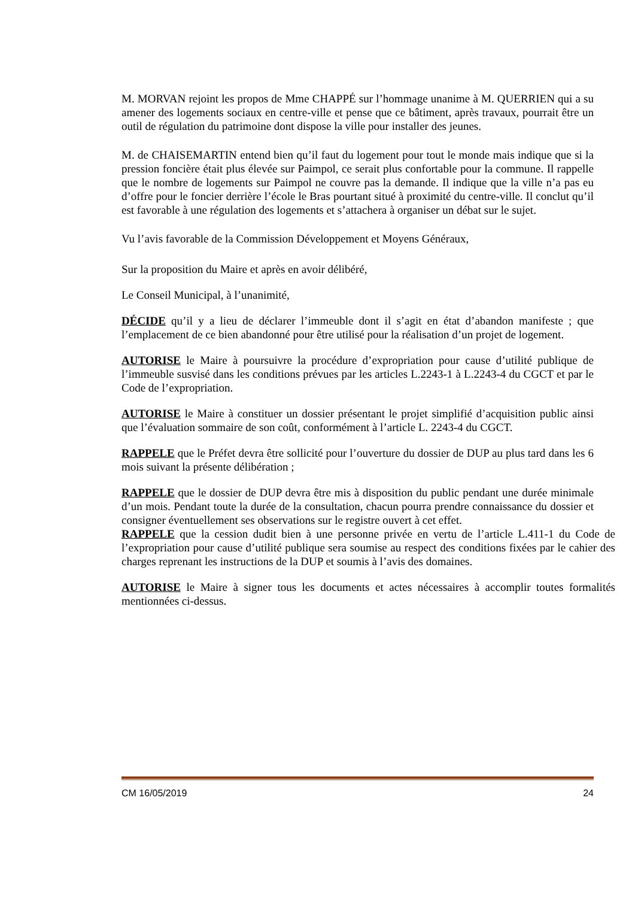M. MORVAN rejoint les propos de Mme CHAPPÉ sur l’hommage unanime à M. QUERRIEN qui a su amener des logements sociaux en centre-ville et pense que ce bâtiment, après travaux, pourrait être un outil de régulation du patrimoine dont dispose la ville pour installer des jeunes.
M. de CHAISEMARTIN entend bien qu’il faut du logement pour tout le monde mais indique que si la pression foncière était plus élevée sur Paimpol, ce serait plus confortable pour la commune. Il rappelle que le nombre de logements sur Paimpol ne couvre pas la demande. Il indique que la ville n’a pas eu d’offre pour le foncier derrière l’école le Bras pourtant situé à proximité du centre-ville. Il conclut qu’il est favorable à une régulation des logements et s’attachera à organiser un débat sur le sujet.
Vu l’avis favorable de la Commission Développement et Moyens Généraux,
Sur la proposition du Maire et après en avoir délibéré,
Le Conseil Municipal, à l’unanimité,
DÉCIDE qu’il y a lieu de déclarer l’immeuble dont il s’agit en état d’abandon manifeste ; que l’emplacement de ce bien abandonné pour être utilisé pour la réalisation d’un projet de logement.
AUTORISE le Maire à poursuivre la procédure d’expropriation pour cause d’utilité publique de l’immeuble susvisé dans les conditions prévues par les articles L.2243-1 à L.2243-4 du CGCT et par le Code de l’expropriation.
AUTORISE le Maire à constituer un dossier présentant le projet simplifié d’acquisition public ainsi que l’évaluation sommaire de son coût, conformément à l’article L. 2243-4 du CGCT.
RAPPELE que le Préfet devra être sollicité pour l’ouverture du dossier de DUP au plus tard dans les 6 mois suivant la présente délibération ;
RAPPELE que le dossier de DUP devra être mis à disposition du public pendant une durée minimale d’un mois. Pendant toute la durée de la consultation, chacun pourra prendre connaissance du dossier et consigner éventuellement ses observations sur le registre ouvert à cet effet.
RAPPELE que la cession dudit bien à une personne privée en vertu de l’article L.411-1 du Code de l’expropriation pour cause d’utilité publique sera soumise au respect des conditions fixées par le cahier des charges reprenant les instructions de la DUP et soumis à l’avis des domaines.
AUTORISE le Maire à signer tous les documents et actes nécessaires à accomplir toutes formalités mentionnées ci-dessus.
CM 16/05/2019 24